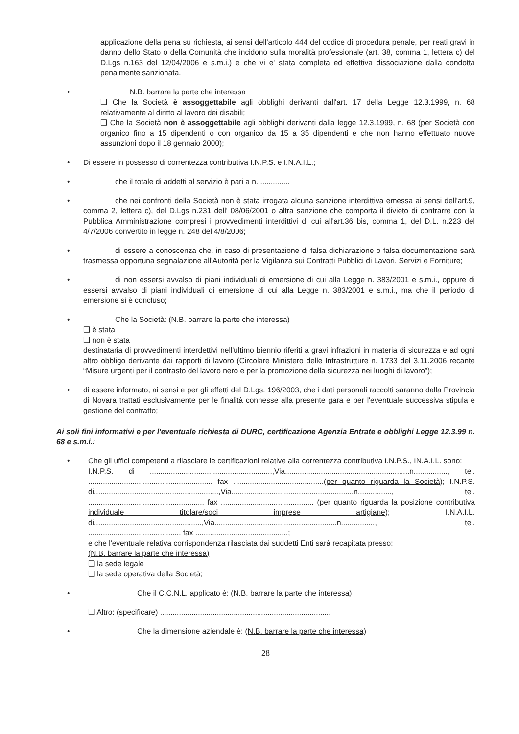applicazione della pena su richiesta, ai sensi dell'articolo 444 del codice di procedura penale, per reati gravi in danno dello Stato o della Comunità che incidono sulla moralità professionale (art. 38, comma 1, lettera c) del D.Lgs n.163 del 12/04/2006 e s.m.i.) e che vi e' stata completa ed effettiva dissociazione dalla condotta penalmente sanzionata.
•
N.B. barrare la parte che interessa
❑ Che la Società è assoggettabile agli obblighi derivanti dall'art. 17 della Legge 12.3.1999, n. 68 relativamente al diritto al lavoro dei disabili;
❑ Che la Società non è assoggettabile agli obblighi derivanti dalla legge 12.3.1999, n. 68 (per Società con organico fino a 15 dipendenti o con organico da 15 a 35 dipendenti e che non hanno effettuato nuove assunzioni dopo il 18 gennaio 2000);
•
Di essere in possesso di correntezza contributiva I.N.P.S. e I.N.A.I.L.;
•
che il totale di addetti al servizio è pari a n. ..............
•
che nei confronti della Società non è stata irrogata alcuna sanzione interdittiva emessa ai sensi dell'art.9, comma 2, lettera c), del D.Lgs n.231 dell' 08/06/2001 o altra sanzione che comporta il divieto di contrarre con la Pubblica Amministrazione compresi i provvedimenti interdittivi di cui all'art.36 bis, comma 1, del D.L. n.223 del 4/7/2006 convertito in legge n. 248 del 4/8/2006;
•
di essere a conoscenza che, in caso di presentazione di falsa dichiarazione o falsa documentazione sarà trasmessa opportuna segnalazione all'Autorità per la Vigilanza sui Contratti Pubblici di Lavori, Servizi e Forniture;
•
di non essersi avvalso di piani individuali di emersione di cui alla Legge n. 383/2001 e s.m.i., oppure di essersi avvalso di piani individuali di emersione di cui alla Legge n. 383/2001 e s.m.i., ma che il periodo di emersione si è concluso;
•
Che la Società: (N.B. barrare la parte che interessa)
❑ è stata
❑ non è stata
destinataria di provvedimenti interdettivi nell'ultimo biennio riferiti a gravi infrazioni in materia di sicurezza e ad ogni altro obbligo derivante dai rapporti di lavoro (Circolare Ministero delle Infrastrutture n. 1733 del 3.11.2006 recante “Misure urgenti per il contrasto del lavoro nero e per la promozione della sicurezza nei luoghi di lavoro”);
•
di essere informato, ai sensi e per gli effetti del D.Lgs. 196/2003, che i dati personali raccolti saranno dalla Provincia di Novara trattati esclusivamente per le finalità connesse alla presente gara e per l'eventuale successiva stipula e gestione del contratto;
Ai soli fini informativi e per l'eventuale richiesta di DURC, certificazione Agenzia Entrate e obblighi Legge 12.3.99 n. 68 e s.m.i.:
•
Che gli uffici competenti a rilasciare le certificazioni relative alla correntezza contributiva I.N.P.S., IN.A.I.L. sono:
I.N.P.S. di ..........................................................,Via...........................................................n................, tel. ........................................................... fax ...........................................(per quanto riguarda la Società); I.N.P.S. di...........................................................,Via..........................................................n................, tel. ....................................................... fax ............................................ (per quanto riguarda la posizione contributiva individuale titolare/soci imprese artigiane); I.N.A.I.L. di...................................................,Via..........................................................n................, tel. ............................................ fax ............................................;
e che l'eventuale relativa corrispondenza rilasciata dai suddetti Enti sarà recapitata presso:
(N.B. barrare la parte che interessa)
❑ la sede legale
❑ la sede operativa della Società;
•
Che il C.C.N.L. applicato è: (N.B. barrare la parte che interessa)
❑ Altro: (specificare) .................................................................................
•
Che la dimensione aziendale è: (N.B. barrare la parte che interessa)
28